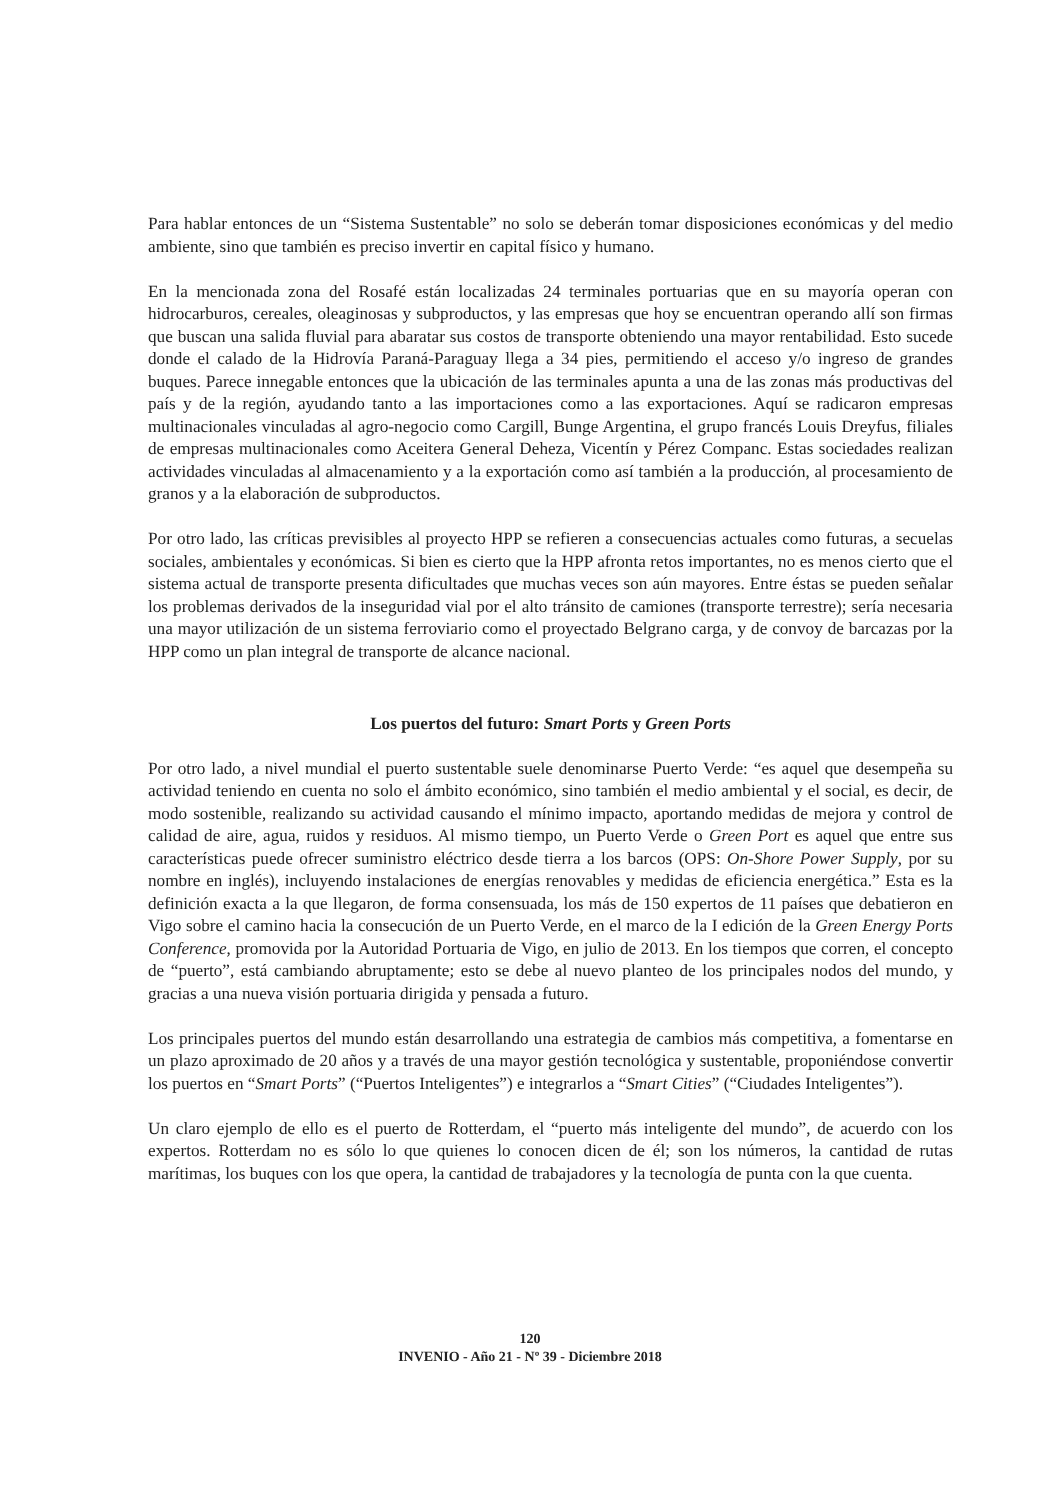Para hablar entonces de un “Sistema Sustentable” no solo se deberán tomar disposiciones económicas y del medio ambiente, sino que también es preciso invertir en capital físico y humano.
En la mencionada zona del Rosafé están localizadas 24 terminales portuarias que en su mayoría operan con hidrocarburos, cereales, oleaginosas y subproductos, y las empresas que hoy se encuentran operando allí son firmas que buscan una salida fluvial para abaratar sus costos de transporte obteniendo una mayor rentabilidad. Esto sucede donde el calado de la Hidrovía Paraná-Paraguay llega a 34 pies, permitiendo el acceso y/o ingreso de grandes buques. Parece innegable entonces que la ubicación de las terminales apunta a una de las zonas más productivas del país y de la región, ayudando tanto a las importaciones como a las exportaciones. Aquí se radicaron empresas multinacionales vinculadas al agro-negocio como Cargill, Bunge Argentina, el grupo francés Louis Dreyfus, filiales de empresas multinacionales como Aceitera General Deheza, Vicentín y Pérez Companc. Estas sociedades realizan actividades vinculadas al almacenamiento y a la exportación como así también a la producción, al procesamiento de granos y a la elaboración de subproductos.
Por otro lado, las críticas previsibles al proyecto HPP se refieren a consecuencias actuales como futuras, a secuelas sociales, ambientales y económicas. Si bien es cierto que la HPP afronta retos importantes, no es menos cierto que el sistema actual de transporte presenta dificultades que muchas veces son aún mayores. Entre éstas se pueden señalar los problemas derivados de la inseguridad vial por el alto tránsito de camiones (transporte terrestre); sería necesaria una mayor utilización de un sistema ferroviario como el proyectado Belgrano carga, y de convoy de barcazas por la HPP como un plan integral de transporte de alcance nacional.
Los puertos del futuro: Smart Ports y Green Ports
Por otro lado, a nivel mundial el puerto sustentable suele denominarse Puerto Verde: “es aquel que desempeña su actividad teniendo en cuenta no solo el ámbito económico, sino también el medio ambiental y el social, es decir, de modo sostenible, realizando su actividad causando el mínimo impacto, aportando medidas de mejora y control de calidad de aire, agua, ruidos y residuos. Al mismo tiempo, un Puerto Verde o Green Port es aquel que entre sus características puede ofrecer suministro eléctrico desde tierra a los barcos (OPS: On-Shore Power Supply, por su nombre en inglés), incluyendo instalaciones de energías renovables y medidas de eficiencia energética.” Esta es la definición exacta a la que llegaron, de forma consensuada, los más de 150 expertos de 11 países que debatieron en Vigo sobre el camino hacia la consecución de un Puerto Verde, en el marco de la I edición de la Green Energy Ports Conference, promovida por la Autoridad Portuaria de Vigo, en julio de 2013. En los tiempos que corren, el concepto de “puerto”, está cambiando abruptamente; esto se debe al nuevo planteo de los principales nodos del mundo, y gracias a una nueva visión portuaria dirigida y pensada a futuro.
Los principales puertos del mundo están desarrollando una estrategia de cambios más competitiva, a fomentarse en un plazo aproximado de 20 años y a través de una mayor gestión tecnológica y sustentable, proponiéndose convertir los puertos en “Smart Ports” (“Puertos Inteligentes”) e integrarlos a “Smart Cities” (“Ciudades Inteligentes”).
Un claro ejemplo de ello es el puerto de Rotterdam, el “puerto más inteligente del mundo”, de acuerdo con los expertos. Rotterdam no es sólo lo que quienes lo conocen dicen de él; son los números, la cantidad de rutas marítimas, los buques con los que opera, la cantidad de trabajadores y la tecnología de punta con la que cuenta.
120
INVENIO - Año 21 - Nº 39 - Diciembre 2018